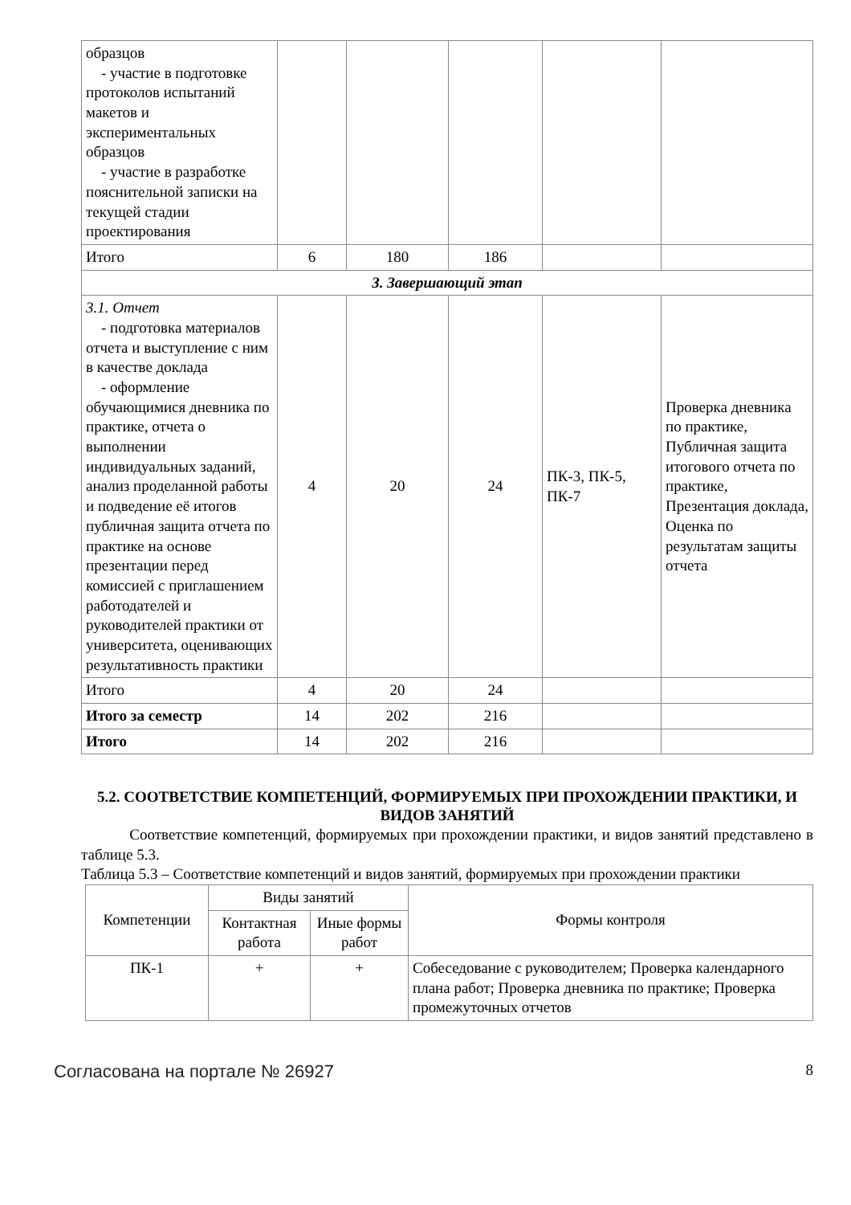| образцов - участие в подготовке протоколов испытаний макетов и экспериментальных образцов - участие в разработке пояснительной записки на текущей стадии проектирования | | | | | |
| Итого | 6 | 180 | 186 | | |
| 3. Завершающий этап | | | | | |
| 3.1. Отчет - подготовка материалов отчета и выступление с ним в качестве доклада - оформление обучающимися дневника по практике, отчета о выполнении индивидуальных заданий, анализ проделанной работы и подведение её итогов публичная защита отчета по практике на основе презентации перед комиссией с приглашением работодателей и руководителей практики от университета, оценивающих результативность практики | 4 | 20 | 24 | ПК-3, ПК-5, ПК-7 | Проверка дневника по практике, Публичная защита итогового отчета по практике, Презентация доклада, Оценка по результатам защиты отчета |
| Итого | 4 | 20 | 24 | | |
| Итого за семестр | 14 | 202 | 216 | | |
| Итого | 14 | 202 | 216 | | |
5.2. СООТВЕТСТВИЕ КОМПЕТЕНЦИЙ, ФОРМИРУЕМЫХ ПРИ ПРОХОЖДЕНИИ ПРАКТИКИ, И ВИДОВ ЗАНЯТИЙ
Соответствие компетенций, формируемых при прохождении практики, и видов занятий представлено в таблице 5.3.
Таблица 5.3 – Соответствие компетенций и видов занятий, формируемых при прохождении практики
| Компетенции | Виды занятий | | Формы контроля |
| --- | --- | --- | --- |
| | Контактная работа | Иные формы работ | |
| ПК-1 | + | + | Собеседование с руководителем; Проверка календарного плана работ; Проверка дневника по практике; Проверка промежуточных отчетов |
Согласована на портале № 26927 8